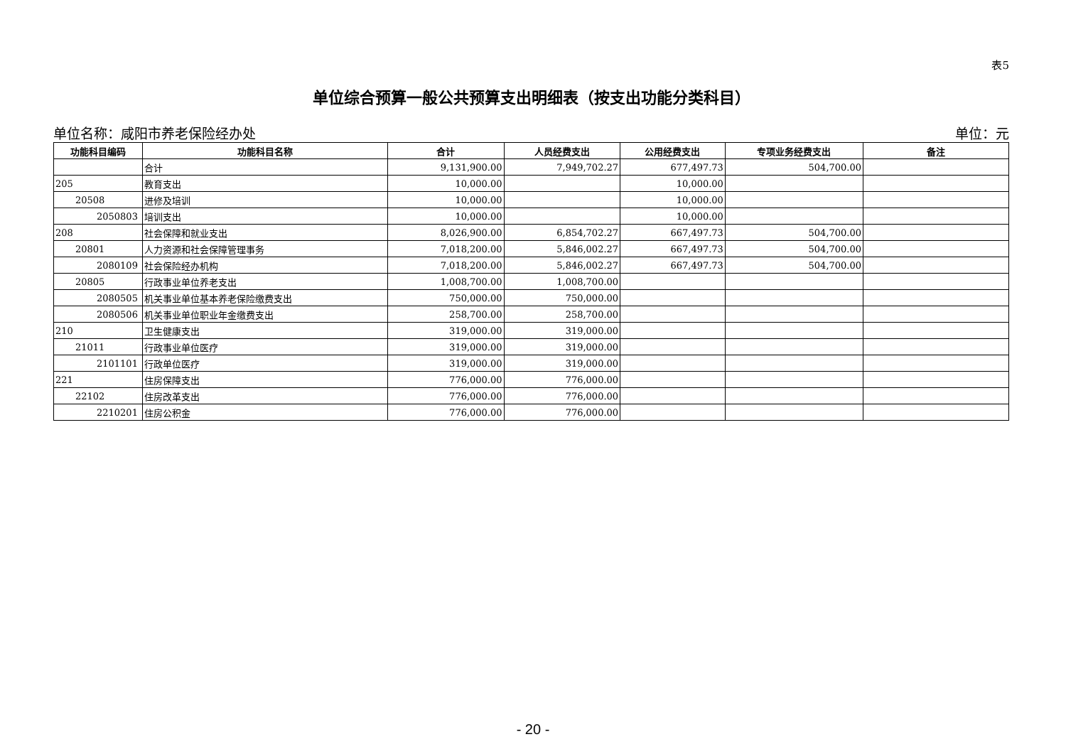表5
单位综合预算一般公共预算支出明细表（按支出功能分类科目）
单位名称：咸阳市养老保险经办处 单位：元
| 功能科目编码 | 功能科目名称 | 合计 | 人员经费支出 | 公用经费支出 | 专项业务经费支出 | 备注 |
| --- | --- | --- | --- | --- | --- | --- |
| | 合计 | 9,131,900.00 | 7,949,702.27 | 677,497.73 | 504,700.00 | |
| 205 | 教育支出 | 10,000.00 | | 10,000.00 | | |
| 20508 | 进修及培训 | 10,000.00 | | 10,000.00 | | |
| 2050803 | 培训支出 | 10,000.00 | | 10,000.00 | | |
| 208 | 社会保障和就业支出 | 8,026,900.00 | 6,854,702.27 | 667,497.73 | 504,700.00 | |
| 20801 | 人力资源和社会保障管理事务 | 7,018,200.00 | 5,846,002.27 | 667,497.73 | 504,700.00 | |
| 2080109 | 社会保险经办机构 | 7,018,200.00 | 5,846,002.27 | 667,497.73 | 504,700.00 | |
| 20805 | 行政事业单位养老支出 | 1,008,700.00 | 1,008,700.00 | | | |
| 2080505 | 机关事业单位基本养老保险缴费支出 | 750,000.00 | 750,000.00 | | | |
| 2080506 | 机关事业单位职业年金缴费支出 | 258,700.00 | 258,700.00 | | | |
| 210 | 卫生健康支出 | 319,000.00 | 319,000.00 | | | |
| 21011 | 行政事业单位医疗 | 319,000.00 | 319,000.00 | | | |
| 2101101 | 行政单位医疗 | 319,000.00 | 319,000.00 | | | |
| 221 | 住房保障支出 | 776,000.00 | 776,000.00 | | | |
| 22102 | 住房改革支出 | 776,000.00 | 776,000.00 | | | |
| 2210201 | 住房公积金 | 776,000.00 | 776,000.00 | | | |
- 20 -